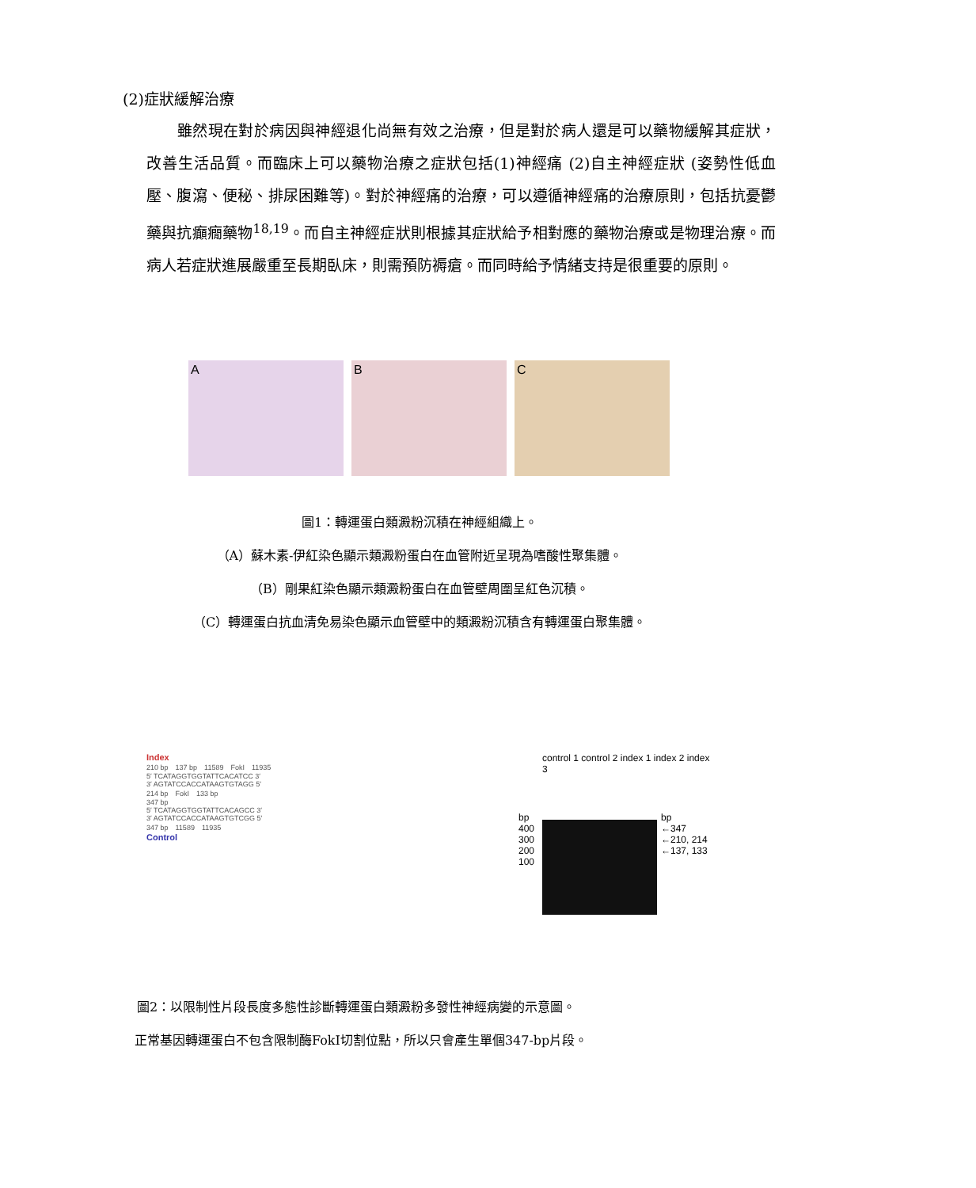(2)症狀緩解治療
　　雖然現在對於病因與神經退化尚無有效之治療，但是對於病人還是可以藥物緩解其症狀，改善生活品質。而臨床上可以藥物治療之症狀包括(1)神經痛 (2)自主神經症狀 (姿勢性低血壓、腹瀉、便秘、排尿困難等)。對於神經痛的治療，可以遵循神經痛的治療原則，包括抗憂鬱藥與抗癲癇藥物<sup>18,19</sup>。而自主神經症狀則根據其症狀給予相對應的藥物治療或是物理治療。而病人若症狀進展嚴重至長期臥床，則需預防褥瘡。而同時給予情緒支持是很重要的原則。
A B C
圖1：轉運蛋白類澱粉沉積在神經組織上。
（A）蘇木素-伊紅染色顯示類澱粉蛋白在血管附近呈現為嗜酸性聚集體。
（B）剛果紅染色顯示類澱粉蛋白在血管壁周圍呈紅色沉積。
（C）轉運蛋白抗血清免易染色顯示血管壁中的類澱粉沉積含有轉運蛋白聚集體。
Index
210 bp　137 bp　11589　FokI　11935
5′ TCATAGGTGGTATTCACATCC 3′
3′ AGTATCCACCATAAGTGTAGG 5′
214 bp　FokI　133 bp
347 bp
5′ TCATAGGTGGTATTCACAGCC 3′
3′ AGTATCCACCATAAGTGTCGG 5′
347 bp　11589　11935
Control
control 1 control 2 index 1 index 2 index 3
bp
400
300
200
100
bp
←347
←210, 214
←137, 133
圖2：以限制性片段長度多態性診斷轉運蛋白類澱粉多發性神經病變的示意圖。
正常基因轉運蛋白不包含限制酶FokI切割位點，所以只會產生單個347-bp片段。